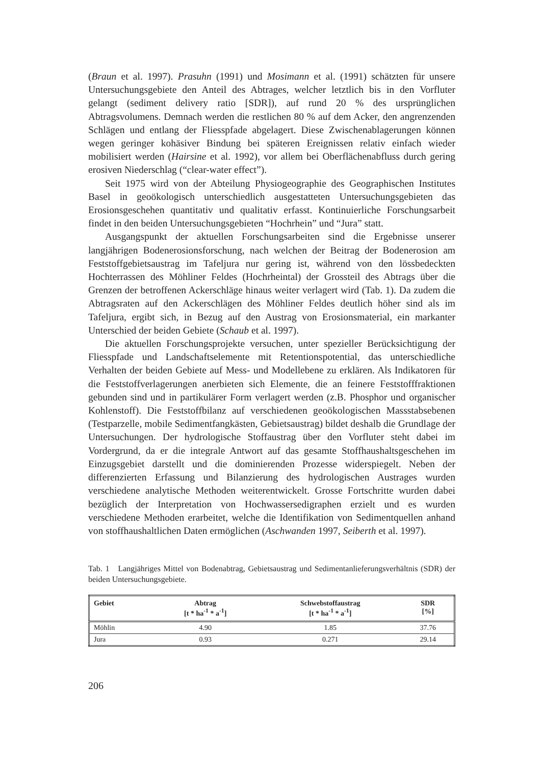(Braun et al. 1997). Prasuhn (1991) und Mosimann et al. (1991) schätzten für unsere Untersuchungsgebiete den Anteil des Abtrages, welcher letztlich bis in den Vorfluter gelangt (sediment delivery ratio [SDR]), auf rund 20 % des ursprünglichen Abtragsvolumens. Demnach werden die restlichen 80 % auf dem Acker, den angrenzenden Schlägen und entlang der Fliesspfade abgelagert. Diese Zwischenablagerungen können wegen geringer kohäsiver Bindung bei späteren Ereignissen relativ einfach wieder mobilisiert werden (Hairsine et al. 1992), vor allem bei Oberflächenabfluss durch gering erosiven Niederschlag (“clear-water effect”).
Seit 1975 wird von der Abteilung Physiogeographie des Geographischen Institutes Basel in geoökologisch unterschiedlich ausgestatteten Untersuchungsgebieten das Erosionsgeschehen quantitativ und qualitativ erfasst. Kontinuierliche Forschungsarbeit findet in den beiden Untersuchungsgebieten “Hochrhein” und “Jura” statt.
Ausgangspunkt der aktuellen Forschungsarbeiten sind die Ergebnisse unserer langjährigen Bodenerosionsforschung, nach welchen der Beitrag der Bodenerosion am Feststoffgebietsaustrag im Tafeljura nur gering ist, während von den lössbedeckten Hochterrassen des Möhliner Feldes (Hochrheintal) der Grossteil des Abtrags über die Grenzen der betroffenen Ackerschläge hinaus weiter verlagert wird (Tab. 1). Da zudem die Abtragsraten auf den Ackerschlägen des Möhliner Feldes deutlich höher sind als im Tafeljura, ergibt sich, in Bezug auf den Austrag von Erosionsmaterial, ein markanter Unterschied der beiden Gebiete (Schaub et al. 1997).
Die aktuellen Forschungsprojekte versuchen, unter spezieller Berücksichtigung der Fliesspfade und Landschaftselemente mit Retentionspotential, das unterschiedliche Verhalten der beiden Gebiete auf Mess- und Modellebene zu erklären. Als Indikatoren für die Feststoffverlagerungen anerbieten sich Elemente, die an feinere Feststofffraktionen gebunden sind und in partikulärer Form verlagert werden (z.B. Phosphor und organischer Kohlenstoff). Die Feststoffbilanz auf verschiedenen geoökologischen Massstabsebenen (Testparzelle, mobile Sedimentfangkästen, Gebietsaustrag) bildet deshalb die Grundlage der Untersuchungen. Der hydrologische Stoffaustrag über den Vorfluter steht dabei im Vordergrund, da er die integrale Antwort auf das gesamte Stoffhaushaltsgeschehen im Einzugsgebiet darstellt und die dominierenden Prozesse widerspiegelt. Neben der differenzierten Erfassung und Bilanzierung des hydrologischen Austrages wurden verschiedene analytische Methoden weiterentwickelt. Grosse Fortschritte wurden dabei bezüglich der Interpretation von Hochwassersedigraphen erzielt und es wurden verschiedene Methoden erarbeitet, welche die Identifikation von Sedimentquellen anhand von stoffhaushaltlichen Daten ermöglichen (Aschwanden 1997, Seiberth et al. 1997).
Tab. 1 Langjähriges Mittel von Bodenabtrag, Gebietsaustrag und Sedimentanlieferungsverhältnis (SDR) der beiden Untersuchungsgebiete.
| Gebiet | Abtrag [t * ha<sup>-1</sup> * a<sup>-1</sup>] | Schwebstoffaustrag [t * ha<sup>-1</sup> * a<sup>-1</sup>] | SDR [%] |
| --- | --- | --- | --- |
| Möhlin | 4.90 | 1.85 | 37.76 |
| Jura | 0.93 | 0.271 | 29.14 |
206